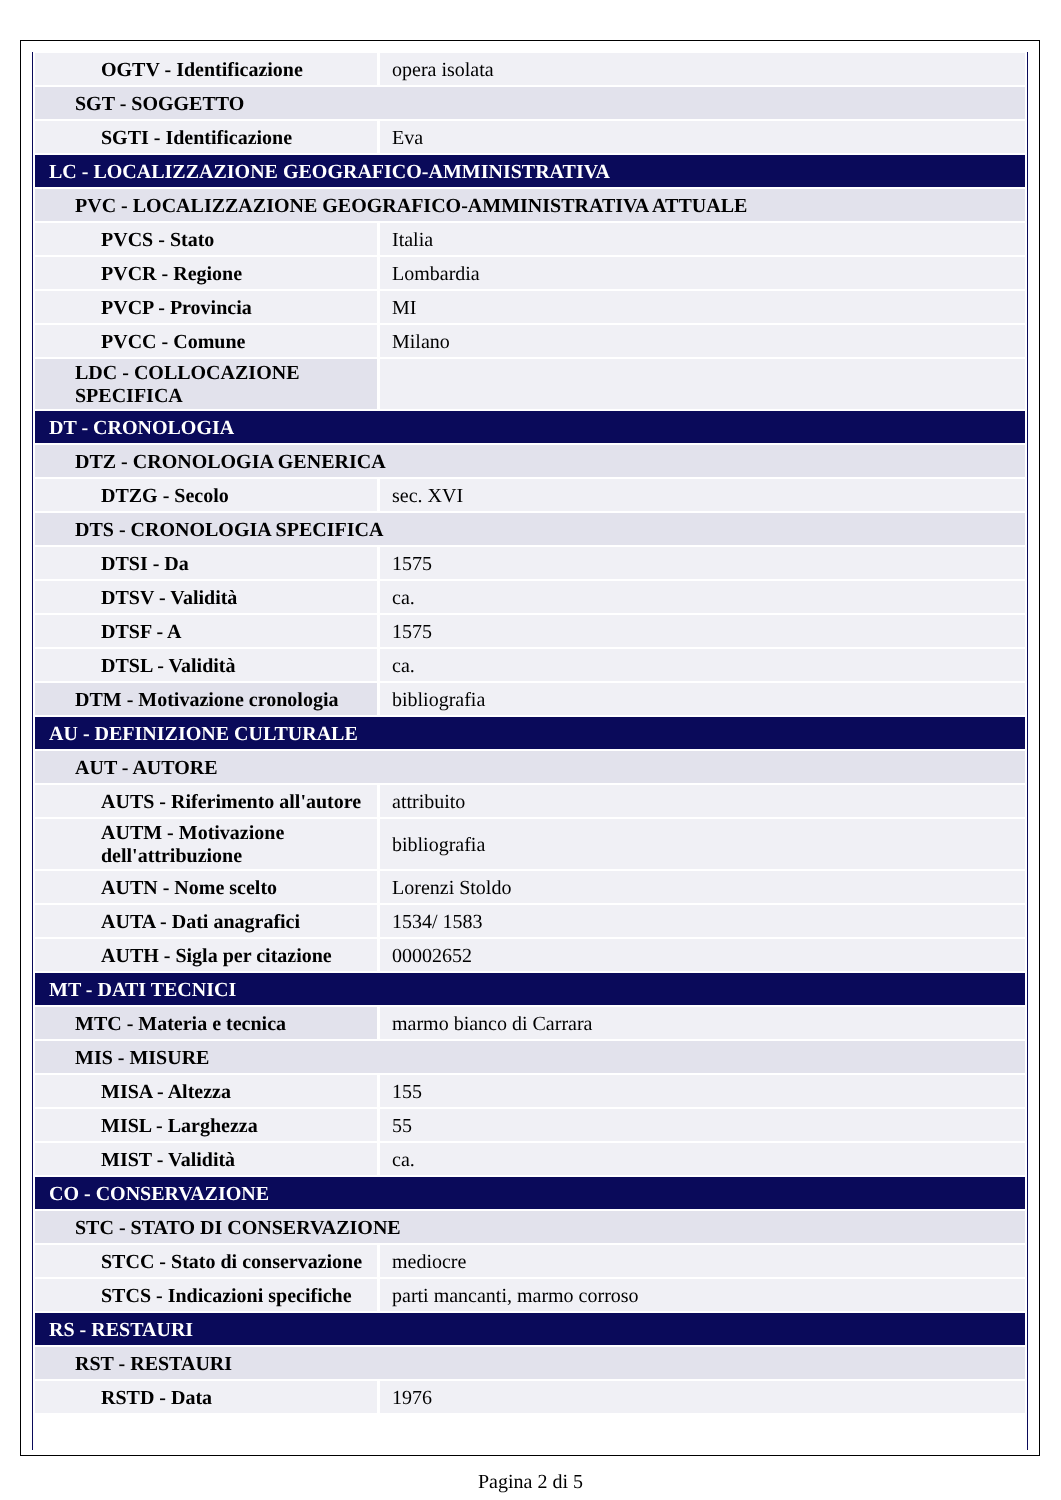| OGTV - Identificazione | opera isolata |
| SGT - SOGGETTO | |
| SGTI - Identificazione | Eva |
| LC - LOCALIZZAZIONE GEOGRAFICO-AMMINISTRATIVA | |
| PVC - LOCALIZZAZIONE GEOGRAFICO-AMMINISTRATIVA ATTUALE | |
| PVCS - Stato | Italia |
| PVCR - Regione | Lombardia |
| PVCP - Provincia | MI |
| PVCC - Comune | Milano |
| LDC - COLLOCAZIONE SPECIFICA | |
| DT - CRONOLOGIA | |
| DTZ - CRONOLOGIA GENERICA | |
| DTZG - Secolo | sec. XVI |
| DTS - CRONOLOGIA SPECIFICA | |
| DTSI - Da | 1575 |
| DTSV - Validità | ca. |
| DTSF - A | 1575 |
| DTSL - Validità | ca. |
| DTM - Motivazione cronologia | bibliografia |
| AU - DEFINIZIONE CULTURALE | |
| AUT - AUTORE | |
| AUTS - Riferimento all'autore | attribuito |
| AUTM - Motivazione dell'attribuzione | bibliografia |
| AUTN - Nome scelto | Lorenzi Stoldo |
| AUTA - Dati anagrafici | 1534/ 1583 |
| AUTH - Sigla per citazione | 00002652 |
| MT - DATI TECNICI | |
| MTC - Materia e tecnica | marmo bianco di Carrara |
| MIS - MISURE | |
| MISA - Altezza | 155 |
| MISL - Larghezza | 55 |
| MIST - Validità | ca. |
| CO - CONSERVAZIONE | |
| STC - STATO DI CONSERVAZIONE | |
| STCC - Stato di conservazione | mediocre |
| STCS - Indicazioni specifiche | parti mancanti, marmo corroso |
| RS - RESTAURI | |
| RST - RESTAURI | |
| RSTD - Data | 1976 |
Pagina 2 di 5